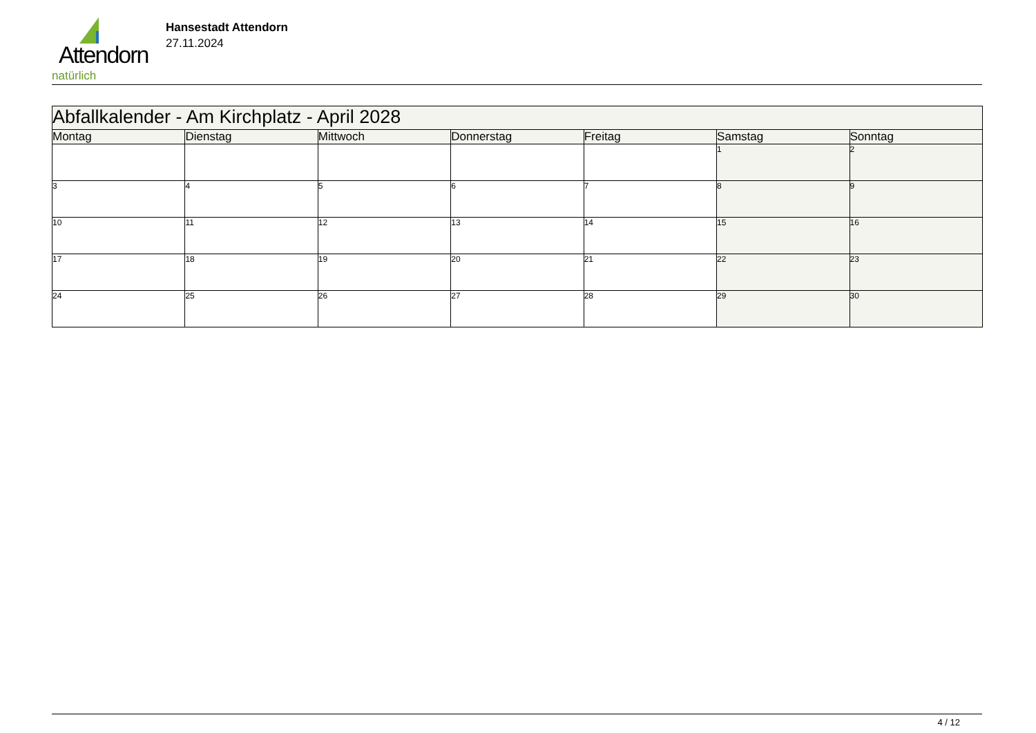Attendorn
natürlich
Hansestadt Attendorn
27.11.2024
| Abfallkalender - Am Kirchplatz - April 2028 | | | | | | |
| Montag | Dienstag | Mittwoch | Donnerstag | Freitag | Samstag | Sonntag |
| | | | | | 1 | 2 |
| 3 | 4 | 5 | 6 | 7 | 8 | 9 |
| 10 | 11 | 12 | 13 | 14 | 15 | 16 |
| 17 | 18 | 19 | 20 | 21 | 22 | 23 |
| 24 | 25 | 26 | 27 | 28 | 29 | 30 |
4 / 12